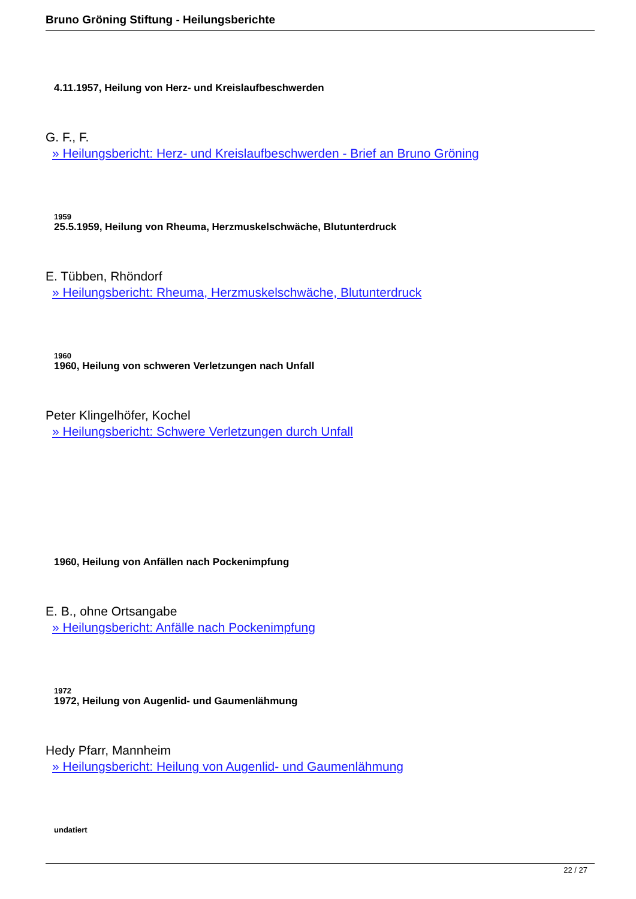Bruno Gröning Stiftung - Heilungsberichte
4.11.1957, Heilung von Herz- und Kreislaufbeschwerden
G. F., F.
» Heilungsbericht: Herz- und Kreislaufbeschwerden - Brief an Bruno Gröning
1959
25.5.1959, Heilung von Rheuma, Herzmuskelschwäche, Blutunterdruck
E. Tübben, Rhöndorf
» Heilungsbericht: Rheuma, Herzmuskelschwäche, Blutunterdruck
1960
1960, Heilung von schweren Verletzungen nach Unfall
Peter Klingelhöfer, Kochel
» Heilungsbericht: Schwere Verletzungen durch Unfall
1960, Heilung von Anfällen nach Pockenimpfung
E. B., ohne Ortsangabe
» Heilungsbericht: Anfälle nach Pockenimpfung
1972
1972, Heilung von Augenlid- und Gaumenlähmung
Hedy Pfarr, Mannheim
» Heilungsbericht: Heilung von Augenlid- und Gaumenlähmung
undatiert
22 / 27